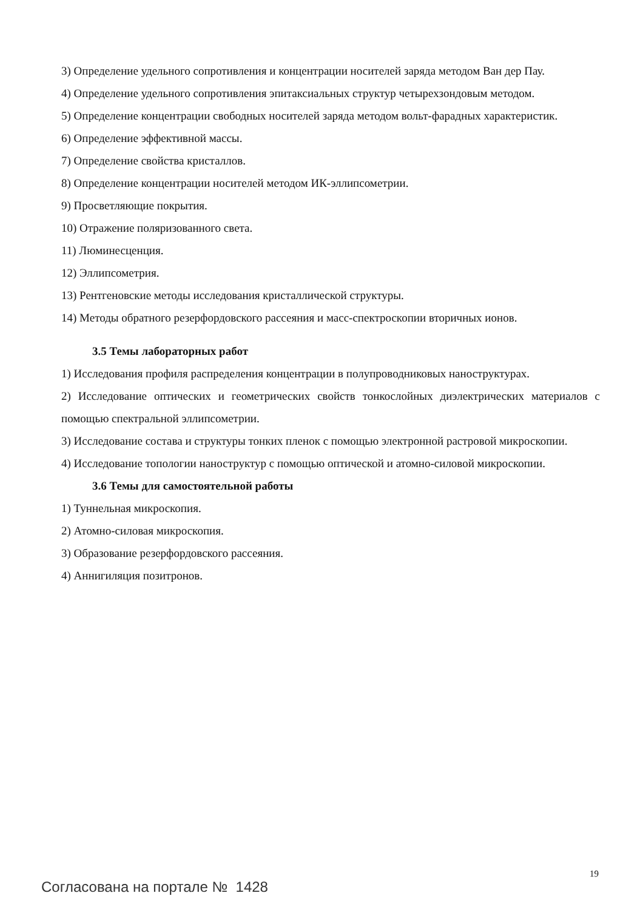3) Определение удельного сопротивления и концентрации носителей заряда методом Ван дер Пау.
4) Определение удельного сопротивления эпитаксиальных структур четырехзондовым методом.
5) Определение концентрации свободных носителей заряда методом вольт-фарадных характеристик.
6) Определение эффективной массы.
7) Определение свойства кристаллов.
8) Определение концентрации носителей методом ИК-эллипсометрии.
9) Просветляющие покрытия.
10) Отражение поляризованного света.
11) Люминесценция.
12) Эллипсометрия.
13) Рентгеновские методы исследования кристаллической структуры.
14) Методы обратного резерфордовского рассеяния и масс-спектроскопии вторичных ионов.
3.5 Темы лабораторных работ
1) Исследования профиля распределения концентрации в полупроводниковых наноструктурах.
2) Исследование оптических и геометрических свойств тонкослойных диэлектрических материалов с помощью спектральной эллипсометрии.
3) Исследование состава и структуры тонких пленок с помощью электронной растровой микроскопии.
4) Исследование топологии наноструктур с помощью оптической и атомно-силовой микроскопии.
3.6 Темы для самостоятельной работы
1) Туннельная микроскопия.
2) Атомно-силовая микроскопия.
3) Образование резерфордовского рассеяния.
4) Аннигиляция позитронов.
19
Согласована на портале № 1428